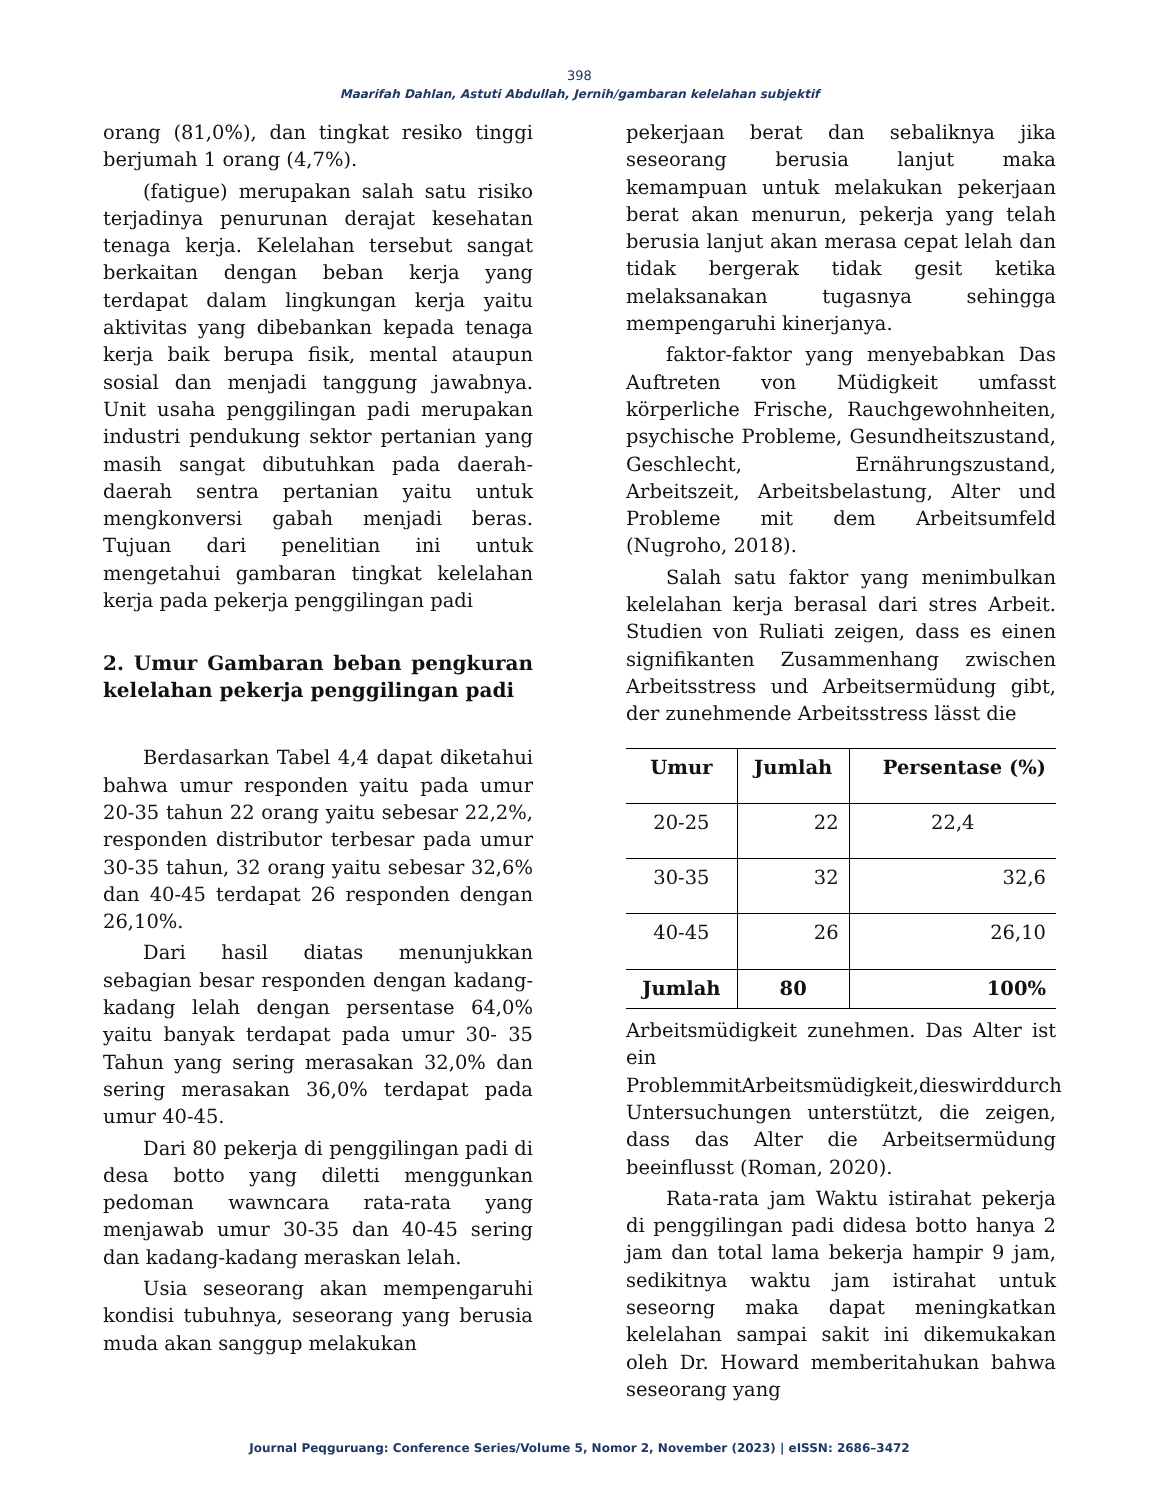398
Maarifah Dahlan, Astuti Abdullah, Jernih/gambaran kelelahan subjektif
orang (81,0%), dan tingkat resiko tinggi berjumah 1 orang (4,7%).
(fatigue) merupakan salah satu risiko terjadinya penurunan derajat kesehatan tenaga kerja. Kelelahan tersebut sangat berkaitan dengan beban kerja yang terdapat dalam lingkungan kerja yaitu aktivitas yang dibebankan kepada tenaga kerja baik berupa fisik, mental ataupun sosial dan menjadi tanggung jawabnya. Unit usaha penggilingan padi merupakan industri pendukung sektor pertanian yang masih sangat dibutuhkan pada daerah-daerah sentra pertanian yaitu untuk mengkonversi gabah menjadi beras. Tujuan dari penelitian ini untuk mengetahui gambaran tingkat kelelahan kerja pada pekerja penggilingan padi
2. Umur Gambaran beban pengkuran kelelahan pekerja penggilingan padi
Berdasarkan Tabel 4,4 dapat diketahui bahwa umur responden yaitu pada umur 20-35 tahun 22 orang yaitu sebesar 22,2%, responden distributor terbesar pada umur 30-35 tahun, 32 orang yaitu sebesar 32,6% dan 40-45 terdapat 26 responden dengan 26,10%.
Dari hasil diatas menunjukkan sebagian besar responden dengan kadang-kadang lelah dengan persentase 64,0% yaitu banyak terdapat pada umur 30- 35 Tahun yang sering merasakan 32,0% dan sering merasakan 36,0% terdapat pada umur 40-45.
Dari 80 pekerja di penggilingan padi di desa botto yang diletti menggunkan pedoman wawncara rata-rata yang menjawab umur 30-35 dan 40-45 sering dan kadang-kadang meraskan lelah.
Usia seseorang akan mempengaruhi kondisi tubuhnya, seseorang yang berusia muda akan sanggup melakukan
pekerjaan berat dan sebaliknya jika seseorang berusia lanjut maka kemampuan untuk melakukan pekerjaan berat akan menurun, pekerja yang telah berusia lanjut akan merasa cepat lelah dan tidak bergerak tidak gesit ketika melaksanakan tugasnya sehingga mempengaruhi kinerjanya.
faktor-faktor yang menyebabkan Das Auftreten von Müdigkeit umfasst körperliche Frische, Rauchgewohnheiten, psychische Probleme, Gesundheitszustand, Geschlecht, Ernährungszustand, Arbeitszeit, Arbeitsbelastung, Alter und Probleme mit dem Arbeitsumfeld (Nugroho, 2018).
Salah satu faktor yang menimbulkan kelelahan kerja berasal dari stres Arbeit. Studien von Ruliati zeigen, dass es einen signifikanten Zusammenhang zwischen Arbeitsstress und Arbeitsermüdung gibt, der zunehmende Arbeitsstress lässt die
| Umur | Jumlah | Persentase (%) |
| --- | --- | --- |
| 20-25 | 22 | 22,4 |
| 30-35 | 32 | 32,6 |
| 40-45 | 26 | 26,10 |
| Jumlah | 80 | 100% |
Arbeitsmüdigkeit zunehmen. Das Alter ist ein ProblemmitArbeitsmüdigkeit,dieswirddurch Untersuchungen unterstützt, die zeigen, dass das Alter die Arbeitsermüdung beeinflusst (Roman, 2020).
Rata-rata jam Waktu istirahat pekerja di penggilingan padi didesa botto hanya 2 jam dan total lama bekerja hampir 9 jam, sedikitnya waktu jam istirahat untuk seseorng maka dapat meningkatkan kelelahan sampai sakit ini dikemukakan oleh Dr. Howard memberitahukan bahwa seseorang yang
Journal Peqguruang: Conference Series/Volume 5, Nomor 2, November (2023) | eISSN: 2686–3472